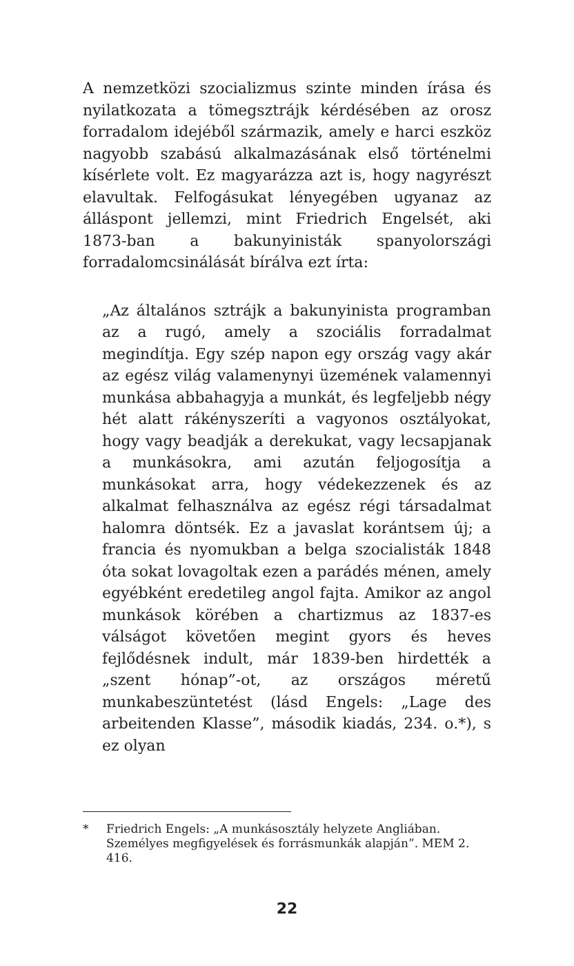A nemzetközi szocializmus szinte minden írása és nyilatkozata a tömegsztrájk kérdésében az orosz forradalom idejéből származik, amely e harci eszköz nagyobb szabású alkalmazásának első történelmi kísérlete volt. Ez magyarázza azt is, hogy nagyrészt elavultak. Felfogásukat lényegében ugyanaz az álláspont jellemzi, mint Friedrich Engelsét, aki 1873-ban a bakunyinisták spanyolországi forradalomcsinálását bírálva ezt írta:
„Az általános sztrájk a bakunyinista programban az a rugó, amely a szociális forradalmat megindítja. Egy szép napon egy ország vagy akár az egész világ valamenynyi üzemének valamennyi munkása abbahagyja a munkát, és legfeljebb négy hét alatt rákényszeríti a vagyonos osztályokat, hogy vagy beadják a derekukat, vagy lecsapjanak a munkásokra, ami azután feljogosítja a munkásokat arra, hogy védekezzenek és az alkalmat felhasználva az egész régi társadalmat halomra döntsék. Ez a javaslat korántsem új; a francia és nyomukban a belga szocialisták 1848 óta sokat lovagoltak ezen a parádés ménen, amely egyébként eredetileg angol fajta. Amikor az angol munkások körében a chartizmus az 1837-es válságot követően megint gyors és heves fejlődésnek indult, már 1839-ben hirdették a „szent hónap”-ot, az országos méretű munkabeszüntetést (lásd Engels: „Lage des arbeitenden Klasse”, második kiadás, 234. o.*), s ez olyan
* Friedrich Engels: „A munkásosztály helyzete Angliában. Személyes megfigyelések és forrásmunkák alapján”. MEM 2. 416.
22